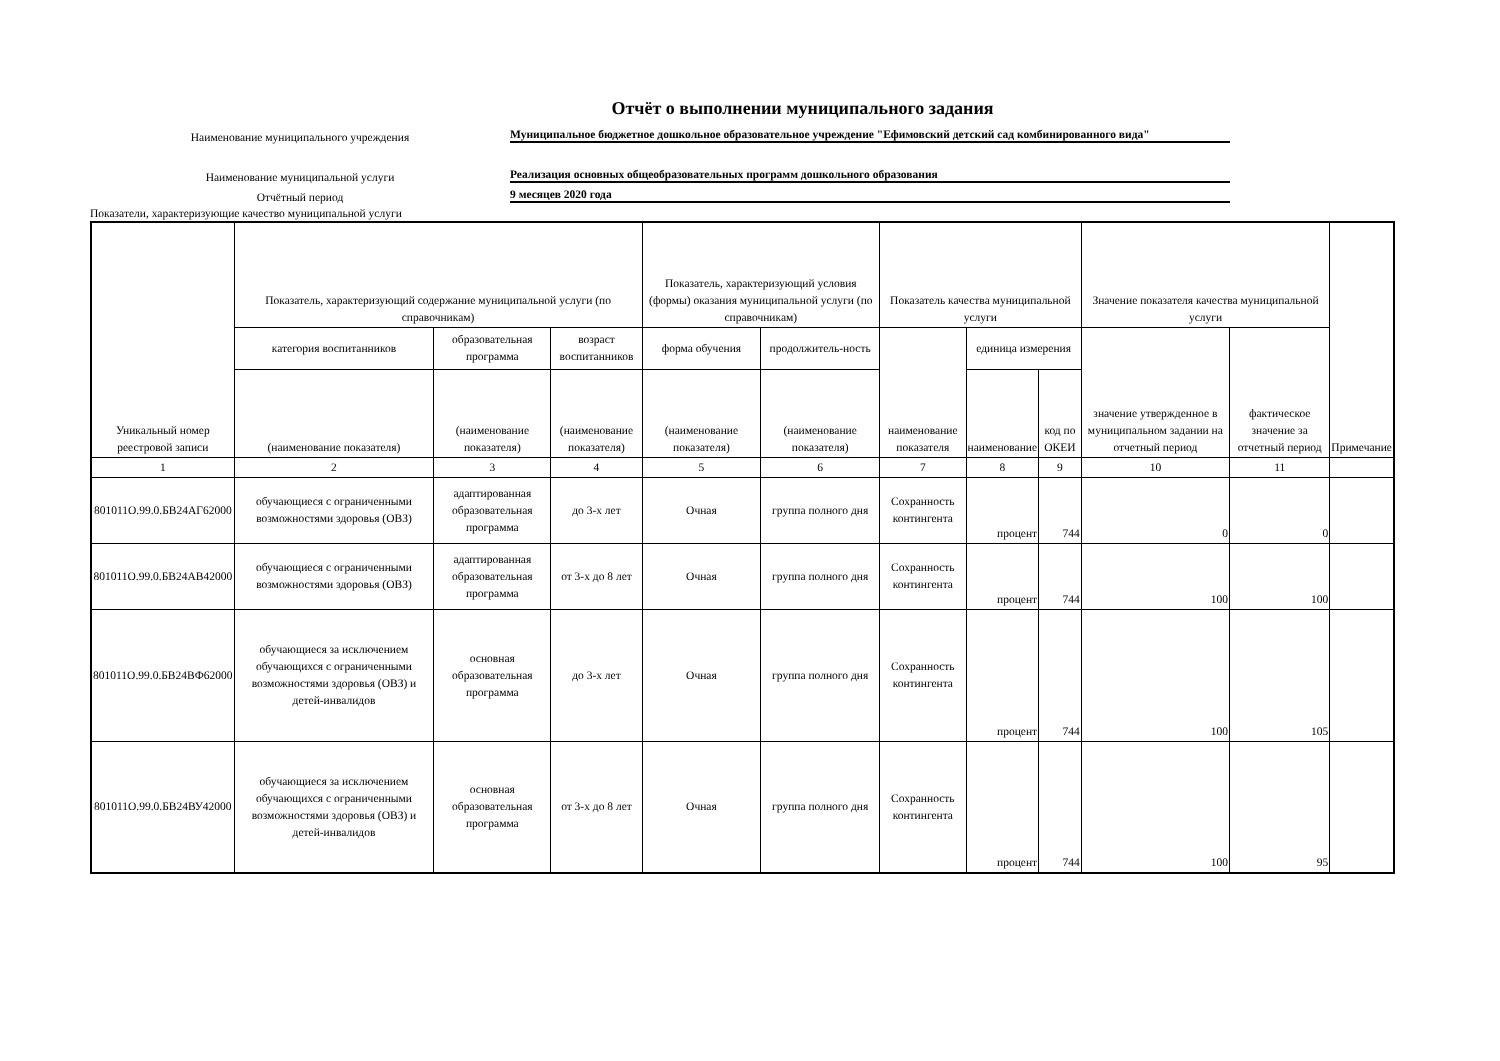Отчёт о выполнении муниципального задания
Наименование муниципального учреждения
Муниципальное бюджетное дошкольное образовательное учреждение "Ефимовский детский сад комбинированного вида"
Наименование муниципальной услуги
Реализация основных общеобразовательных программ дошкольного образования
Отчётный период
9 месяцев 2020 года
Показатели, характеризующие качество муниципальной услуги
| Уникальный номер реестровой записи | Показатель, характеризующий содержание муниципальной услуги (по справочникам) | | | Показатель, характеризующий условия (формы) оказания муниципальной услуги (по справочникам) | | Показатель качества муниципальной услуги | | | Значение показателя качества муниципальной услуги | | Примечание |
| --- | --- | --- | --- | --- | --- | --- | --- | --- | --- | --- | --- |
| | категория воспитанников | образовательная программа | возраст воспитанников | форма обучения | продолжитель-ность | наименование показателя | единица измерения | | значение утвержденное в муниципальном задании на отчетный период | фактическое значение за отчетный период | |
| | (наименование показателя) | (наименование показателя) | (наименование показателя) | (наименование показателя) | (наименование показателя) | | наименование | код по ОКЕИ | | | |
| 1 | 2 | 3 | 4 | 5 | 6 | 7 | 8 | 9 | 10 | 11 | |
| 801011О.99.0.БВ24АГ62000 | обучающиеся с ограниченными возможностями здоровья (ОВЗ) | адаптированная образовательная программа | до 3-х лет | Очная | группа полного дня | Сохранность контингента | процент | 744 | 0 | 0 | |
| 801011О.99.0.БВ24АВ42000 | обучающиеся с ограниченными возможностями здоровья (ОВЗ) | адаптированная образовательная программа | от 3-х до 8 лет | Очная | группа полного дня | Сохранность контингента | процент | 744 | 100 | 100 | |
| 801011О.99.0.БВ24ВФ62000 | обучающиеся за исключением обучающихся с ограниченными возможностями здоровья (ОВЗ) и детей-инвалидов | основная образовательная программа | до 3-х лет | Очная | группа полного дня | Сохранность контингента | процент | 744 | 100 | 105 | |
| 801011О.99.0.БВ24ВУ42000 | обучающиеся за исключением обучающихся с ограниченными возможностями здоровья (ОВЗ) и детей-инвалидов | основная образовательная программа | от 3-х до 8 лет | Очная | группа полного дня | Сохранность контингента | процент | 744 | 100 | 95 | |